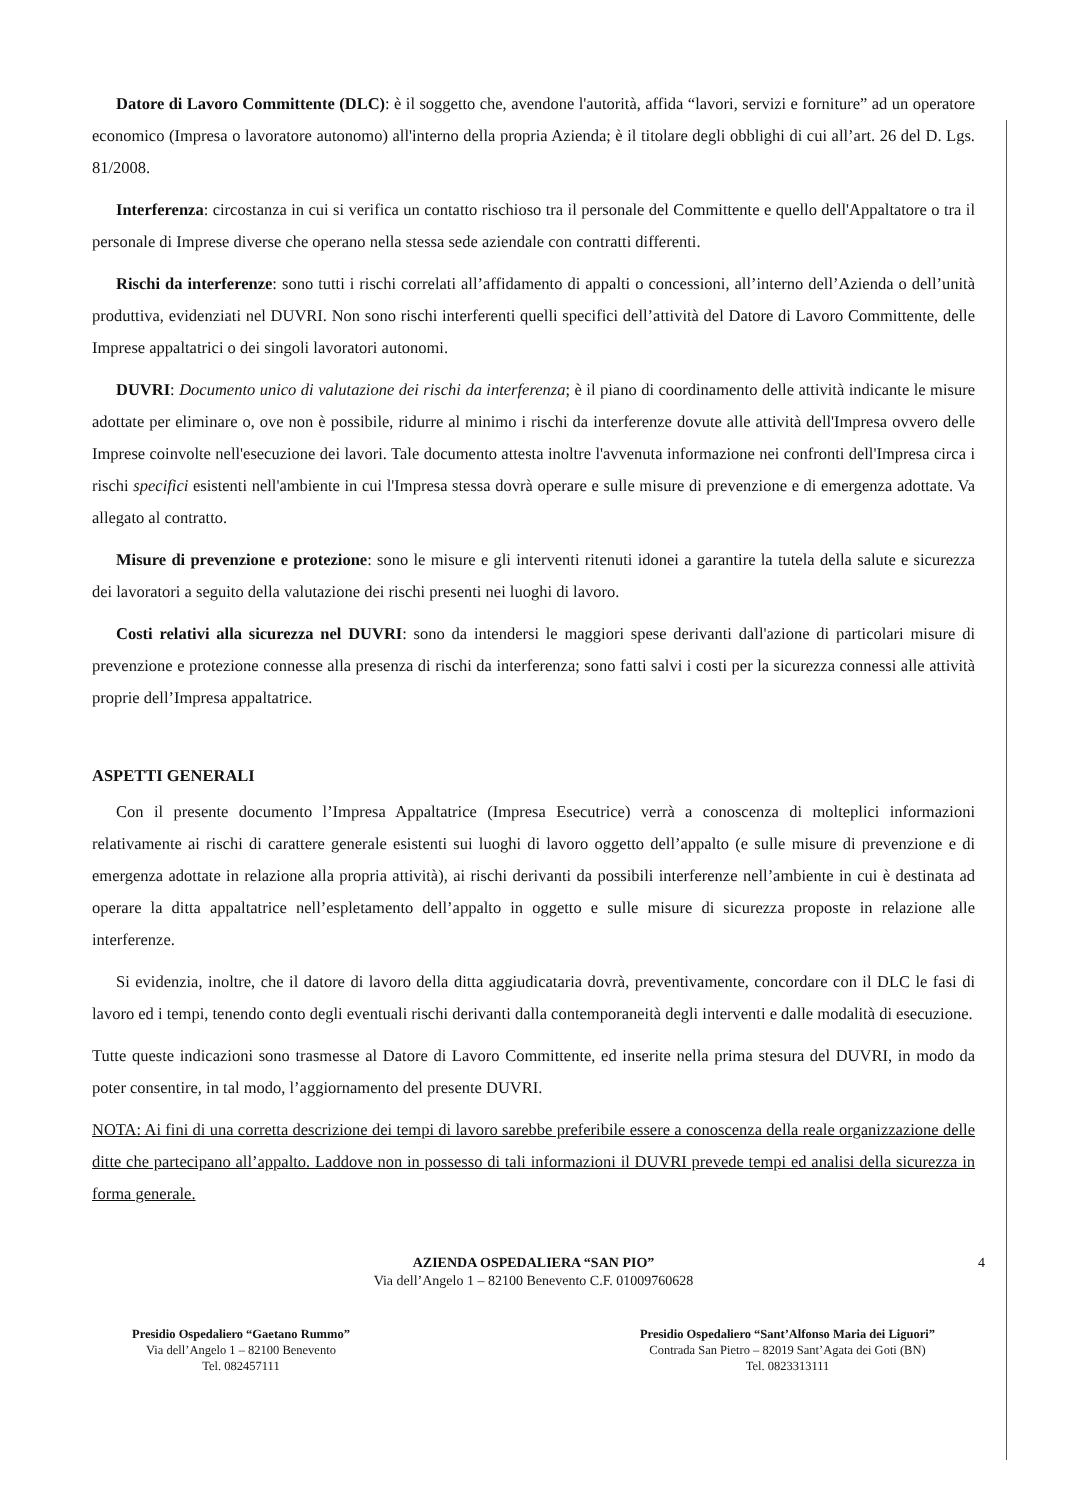Datore di Lavoro Committente (DLC): è il soggetto che, avendone l'autorità, affida “lavori, servizi e forniture” ad un operatore economico (Impresa o lavoratore autonomo) all'interno della propria Azienda; è il titolare degli obblighi di cui all’art. 26 del D. Lgs. 81/2008.
Interferenza: circostanza in cui si verifica un contatto rischioso tra il personale del Committente e quello dell'Appaltatore o tra il personale di Imprese diverse che operano nella stessa sede aziendale con contratti differenti.
Rischi da interferenze: sono tutti i rischi correlati all’affidamento di appalti o concessioni, all’interno dell’Azienda o dell’unità produttiva, evidenziati nel DUVRI. Non sono rischi interferenti quelli specifici dell’attività del Datore di Lavoro Committente, delle Imprese appaltatrici o dei singoli lavoratori autonomi.
DUVRI: Documento unico di valutazione dei rischi da interferenza; è il piano di coordinamento delle attività indicante le misure adottate per eliminare o, ove non è possibile, ridurre al minimo i rischi da interferenze dovute alle attività dell'Impresa ovvero delle Imprese coinvolte nell'esecuzione dei lavori. Tale documento attesta inoltre l'avvenuta informazione nei confronti dell'Impresa circa i rischi specifici esistenti nell'ambiente in cui l'Impresa stessa dovrà operare e sulle misure di prevenzione e di emergenza adottate. Va allegato al contratto.
Misure di prevenzione e protezione: sono le misure e gli interventi ritenuti idonei a garantire la tutela della salute e sicurezza dei lavoratori a seguito della valutazione dei rischi presenti nei luoghi di lavoro.
Costi relativi alla sicurezza nel DUVRI: sono da intendersi le maggiori spese derivanti dall'azione di particolari misure di prevenzione e protezione connesse alla presenza di rischi da interferenza; sono fatti salvi i costi per la sicurezza connessi alle attività proprie dell’Impresa appaltatrice.
ASPETTI GENERALI
Con il presente documento l’Impresa Appaltatrice (Impresa Esecutrice) verrà a conoscenza di molteplici informazioni relativamente ai rischi di carattere generale esistenti sui luoghi di lavoro oggetto dell’appalto (e sulle misure di prevenzione e di emergenza adottate in relazione alla propria attività), ai rischi derivanti da possibili interferenze nell’ambiente in cui è destinata ad operare la ditta appaltatrice nell’espletamento dell’appalto in oggetto e sulle misure di sicurezza proposte in relazione alle interferenze.
Si evidenzia, inoltre, che il datore di lavoro della ditta aggiudicataria dovrà, preventivamente, concordare con il DLC le fasi di lavoro ed i tempi, tenendo conto degli eventuali rischi derivanti dalla contemporaneità degli interventi e dalle modalità di esecuzione.
Tutte queste indicazioni sono trasmesse al Datore di Lavoro Committente, ed inserite nella prima stesura del DUVRI, in modo da poter consentire, in tal modo, l’aggiornamento del presente DUVRI.
NOTA: Ai fini di una corretta descrizione dei tempi di lavoro sarebbe preferibile essere a conoscenza della reale organizzazione delle ditte che partecipano all’appalto. Laddove non in possesso di tali informazioni il DUVRI prevede tempi ed analisi della sicurezza in forma generale.
AZIENDA OSPEDALIERA “SAN PIO”
Via dell’Angelo 1 – 82100 Benevento C.F. 01009760628
4
Presidio Ospedaliero “Gaetano Rummo”
Via dell’Angelo 1 – 82100 Benevento
Tel. 082457111
Presidio Ospedaliero “Sant’Alfonso Maria dei Liguori”
Contrada San Pietro – 82019 Sant’Agata dei Goti (BN)
Tel. 0823313111